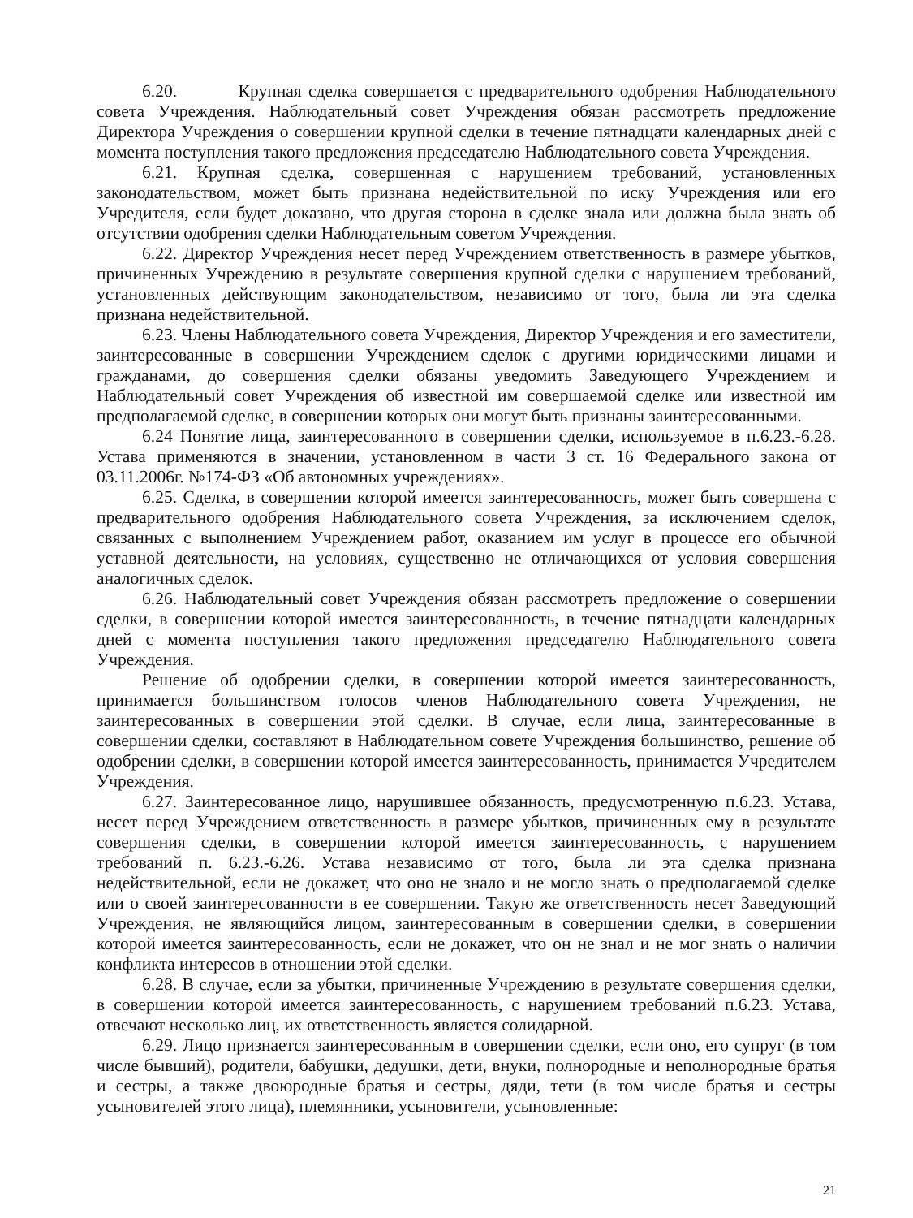6.20. Крупная сделка совершается с предварительного одобрения Наблюдательного совета Учреждения. Наблюдательный совет Учреждения обязан рассмотреть предложение Директора Учреждения о совершении крупной сделки в течение пятнадцати календарных дней с момента поступления такого предложения председателю Наблюдательного совета Учреждения.
6.21. Крупная сделка, совершенная с нарушением требований, установленных законодательством, может быть признана недействительной по иску Учреждения или его Учредителя, если будет доказано, что другая сторона в сделке знала или должна была знать об отсутствии одобрения сделки Наблюдательным советом Учреждения.
6.22. Директор Учреждения несет перед Учреждением ответственность в размере убытков, причиненных Учреждению в результате совершения крупной сделки с нарушением требований, установленных действующим законодательством, независимо от того, была ли эта сделка признана недействительной.
6.23. Члены Наблюдательного совета Учреждения, Директор Учреждения и его заместители, заинтересованные в совершении Учреждением сделок с другими юридическими лицами и гражданами, до совершения сделки обязаны уведомить Заведующего Учреждением и Наблюдательный совет Учреждения об известной им совершаемой сделке или известной им предполагаемой сделке, в совершении которых они могут быть признаны заинтересованными.
6.24 Понятие лица, заинтересованного в совершении сделки, используемое в п.6.23.-6.28. Устава применяются в значении, установленном в части 3 ст. 16 Федерального закона от 03.11.2006г. №174-ФЗ «Об автономных учреждениях».
6.25. Сделка, в совершении которой имеется заинтересованность, может быть совершена с предварительного одобрения Наблюдательного совета Учреждения, за исключением сделок, связанных с выполнением Учреждением работ, оказанием им услуг в процессе его обычной уставной деятельности, на условиях, существенно не отличающихся от условия совершения аналогичных сделок.
6.26. Наблюдательный совет Учреждения обязан рассмотреть предложение о совершении сделки, в совершении которой имеется заинтересованность, в течение пятнадцати календарных дней с момента поступления такого предложения председателю Наблюдательного совета Учреждения.
Решение об одобрении сделки, в совершении которой имеется заинтересованность, принимается большинством голосов членов Наблюдательного совета Учреждения, не заинтересованных в совершении этой сделки. В случае, если лица, заинтересованные в совершении сделки, составляют в Наблюдательном совете Учреждения большинство, решение об одобрении сделки, в совершении которой имеется заинтересованность, принимается Учредителем Учреждения.
6.27. Заинтересованное лицо, нарушившее обязанность, предусмотренную п.6.23. Устава, несет перед Учреждением ответственность в размере убытков, причиненных ему в результате совершения сделки, в совершении которой имеется заинтересованность, с нарушением требований п. 6.23.-6.26. Устава независимо от того, была ли эта сделка признана недействительной, если не докажет, что оно не знало и не могло знать о предполагаемой сделке или о своей заинтересованности в ее совершении. Такую же ответственность несет Заведующий Учреждения, не являющийся лицом, заинтересованным в совершении сделки, в совершении которой имеется заинтересованность, если не докажет, что он не знал и не мог знать о наличии конфликта интересов в отношении этой сделки.
6.28. В случае, если за убытки, причиненные Учреждению в результате совершения сделки, в совершении которой имеется заинтересованность, с нарушением требований п.6.23. Устава, отвечают несколько лиц, их ответственность является солидарной.
6.29. Лицо признается заинтересованным в совершении сделки, если оно, его супруг (в том числе бывший), родители, бабушки, дедушки, дети, внуки, полнородные и неполнородные братья и сестры, а также двоюродные братья и сестры, дяди, тети (в том числе братья и сестры усыновителей этого лица), племянники, усыновители, усыновленные:
21